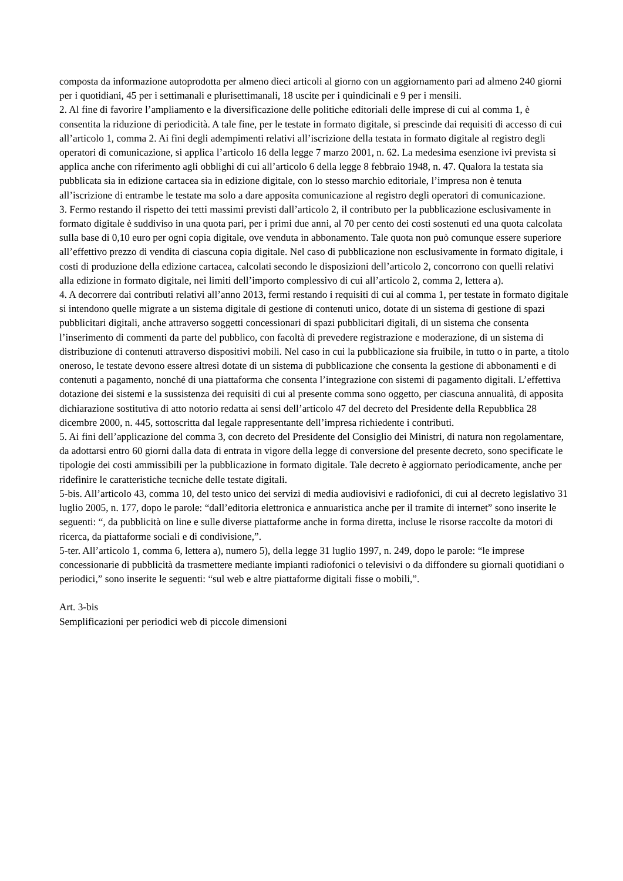composta da informazione autoprodotta per almeno dieci articoli al giorno con un aggiornamento pari ad almeno 240 giorni per i quotidiani, 45 per i settimanali e plurisettimanali, 18 uscite per i quindicinali e 9 per i mensili.
2. Al fine di favorire l’ampliamento e la diversificazione delle politiche editoriali delle imprese di cui al comma 1, è consentita la riduzione di periodicità. A tale fine, per le testate in formato digitale, si prescinde dai requisiti di accesso di cui all’articolo 1, comma 2. Ai fini degli adempimenti relativi all’iscrizione della testata in formato digitale al registro degli operatori di comunicazione, si applica l’articolo 16 della legge 7 marzo 2001, n. 62. La medesima esenzione ivi prevista si applica anche con riferimento agli obblighi di cui all’articolo 6 della legge 8 febbraio 1948, n. 47. Qualora la testata sia pubblicata sia in edizione cartacea sia in edizione digitale, con lo stesso marchio editoriale, l’impresa non è tenuta all’iscrizione di entrambe le testate ma solo a dare apposita comunicazione al registro degli operatori di comunicazione.
3. Fermo restando il rispetto dei tetti massimi previsti dall’articolo 2, il contributo per la pubblicazione esclusivamente in formato digitale è suddiviso in una quota pari, per i primi due anni, al 70 per cento dei costi sostenuti ed una quota calcolata sulla base di 0,10 euro per ogni copia digitale, ove venduta in abbonamento. Tale quota non può comunque essere superiore all’effettivo prezzo di vendita di ciascuna copia digitale. Nel caso di pubblicazione non esclusivamente in formato digitale, i costi di produzione della edizione cartacea, calcolati secondo le disposizioni dell’articolo 2, concorrono con quelli relativi alla edizione in formato digitale, nei limiti dell’importo complessivo di cui all’articolo 2, comma 2, lettera a).
4. A decorrere dai contributi relativi all’anno 2013, fermi restando i requisiti di cui al comma 1, per testate in formato digitale si intendono quelle migrate a un sistema digitale di gestione di contenuti unico, dotate di un sistema di gestione di spazi pubblicitari digitali, anche attraverso soggetti concessionari di spazi pubblicitari digitali, di un sistema che consenta l’inserimento di commenti da parte del pubblico, con facoltà di prevedere registrazione e moderazione, di un sistema di distribuzione di contenuti attraverso dispositivi mobili. Nel caso in cui la pubblicazione sia fruibile, in tutto o in parte, a titolo oneroso, le testate devono essere altresì dotate di un sistema di pubblicazione che consenta la gestione di abbonamenti e di contenuti a pagamento, nonché di una piattaforma che consenta l’integrazione con sistemi di pagamento digitali. L’effettiva dotazione dei sistemi e la sussistenza dei requisiti di cui al presente comma sono oggetto, per ciascuna annualità, di apposita dichiarazione sostitutiva di atto notorio redatta ai sensi dell’articolo 47 del decreto del Presidente della Repubblica 28 dicembre 2000, n. 445, sottoscritta dal legale rappresentante dell’impresa richiedente i contributi.
5. Ai fini dell’applicazione del comma 3, con decreto del Presidente del Consiglio dei Ministri, di natura non regolamentare, da adottarsi entro 60 giorni dalla data di entrata in vigore della legge di conversione del presente decreto, sono specificate le tipologie dei costi ammissibili per la pubblicazione in formato digitale. Tale decreto è aggiornato periodicamente, anche per ridefinire le caratteristiche tecniche delle testate digitali.
5-bis. All’articolo 43, comma 10, del testo unico dei servizi di media audiovisivi e radiofonici, di cui al decreto legislativo 31 luglio 2005, n. 177, dopo le parole: “dall’editoria elettronica e annuaristica anche per il tramite di internet” sono inserite le seguenti: “, da pubblicità on line e sulle diverse piattaforme anche in forma diretta, incluse le risorse raccolte da motori di ricerca, da piattaforme sociali e di condivisione,”.
5-ter. All’articolo 1, comma 6, lettera a), numero 5), della legge 31 luglio 1997, n. 249, dopo le parole: “le imprese concessionarie di pubblicità da trasmettere mediante impianti radiofonici o televisivi o da diffondere su giornali quotidiani o periodici,” sono inserite le seguenti: “sul web e altre piattaforme digitali fisse o mobili,”.
Art. 3-bis
Semplificazioni per periodici web di piccole dimensioni